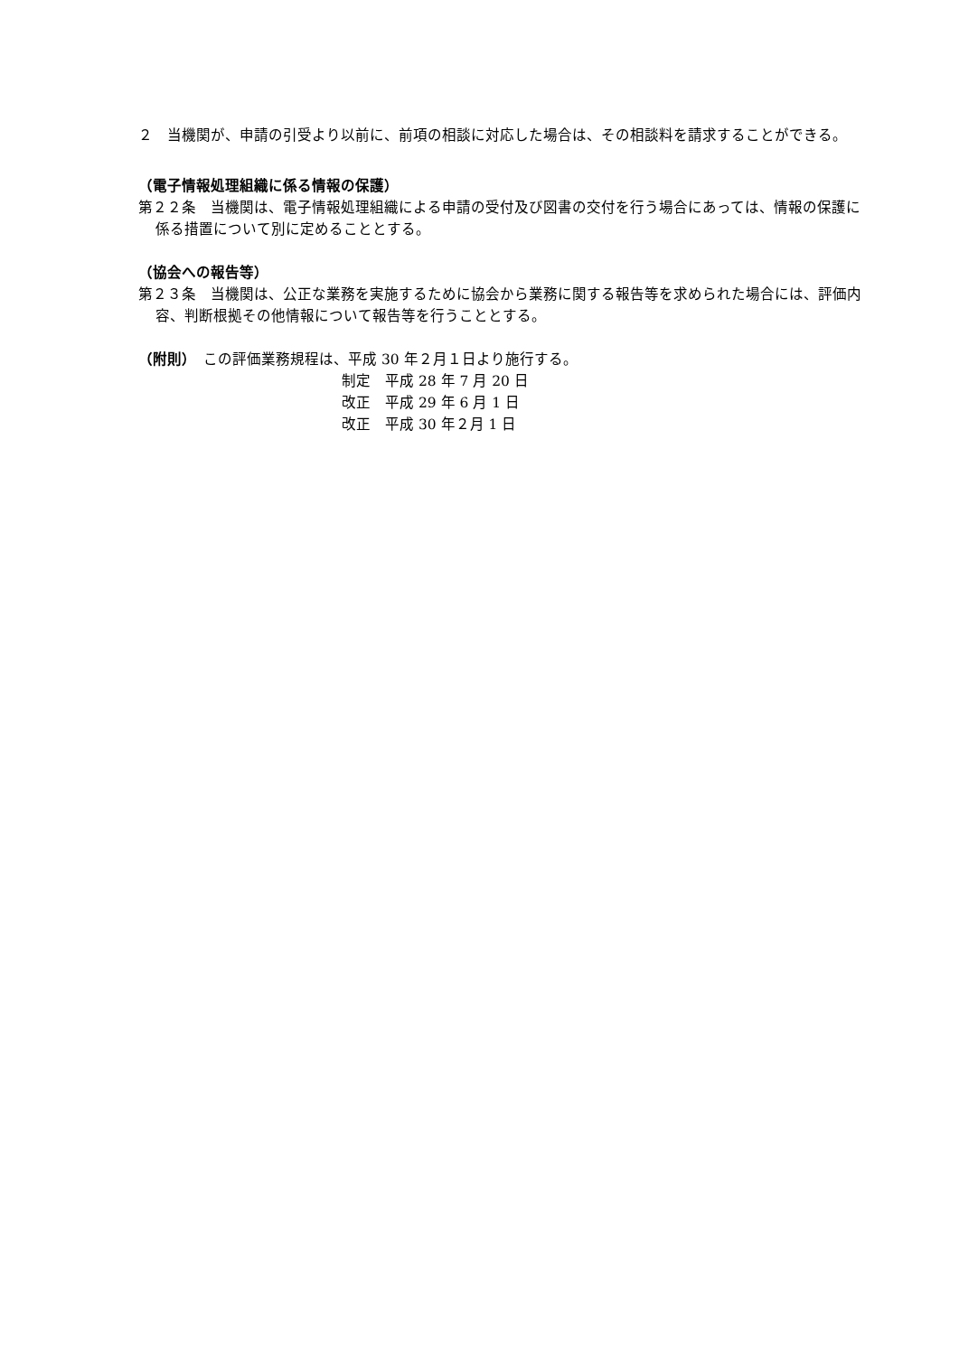２　当機関が、申請の引受より以前に、前項の相談に対応した場合は、その相談料を請求することができる。
（電子情報処理組織に係る情報の保護）
第２２条　当機関は、電子情報処理組織による申請の受付及び図書の交付を行う場合にあっては、情報の保護に係る措置について別に定めることとする。
（協会への報告等）
第２３条　当機関は、公正な業務を実施するために協会から業務に関する報告等を求められた場合には、評価内容、判断根拠その他情報について報告等を行うこととする。
（附則）　この評価業務規程は、平成 30 年２月１日より施行する。
制定　平成 28 年 7 月 20 日
改正　平成 29 年 6 月 1 日
改正　平成 30 年２月 1 日